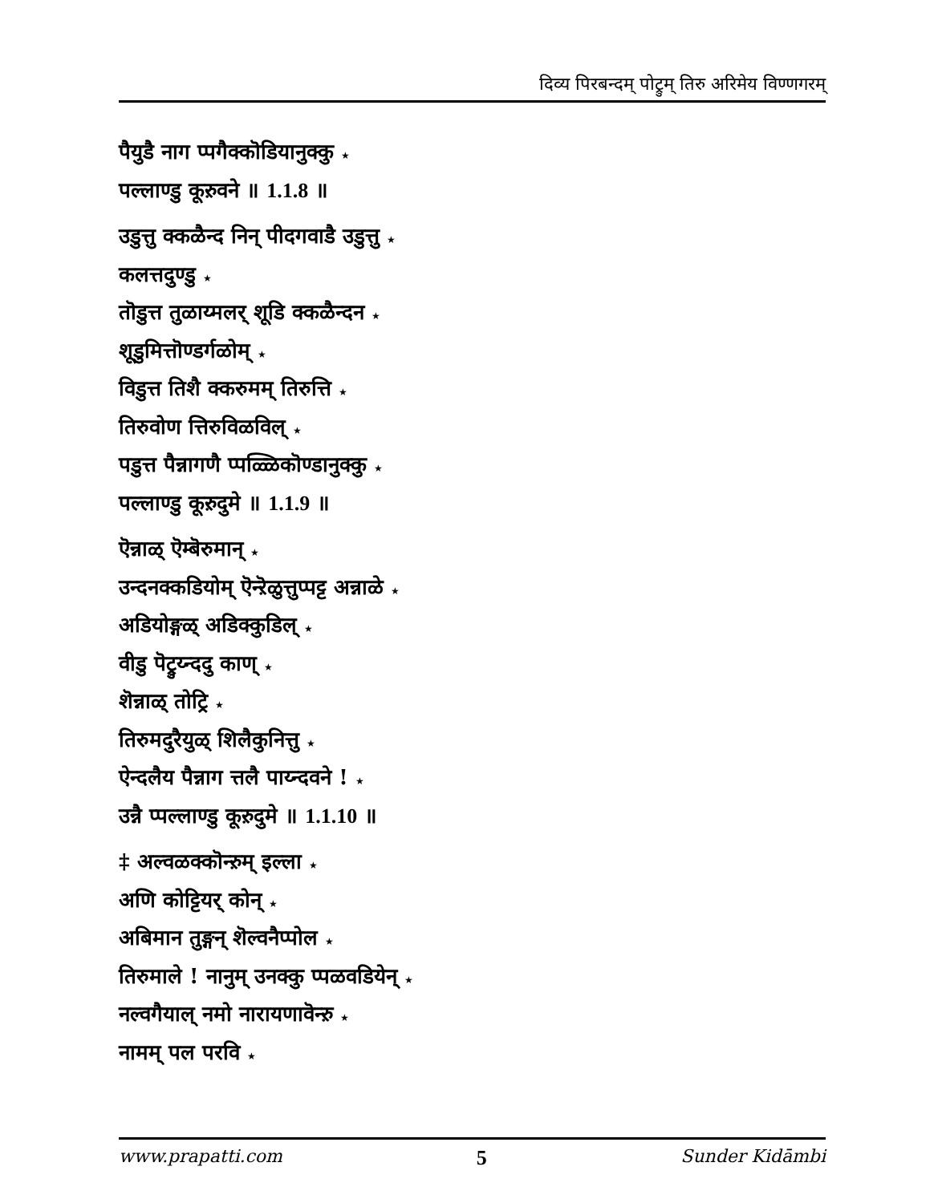दिव्य पिरबन्दम् पोट्रुम् तिरु अरिमेय विण्णगरम्
पैयुडै नाग प्पगैक्कॊडियानुक्कु ★
पल्लाण्डु कूऱुवने ॥ 1.1.8 ॥
उडुत्तु क्कळैन्द निन् पीदगवाडै उडुत्तु ★
कलत्तदुण्डु ★
तॊडुत्त तुळाय्मलर् शूडि क्कळैन्दन ★
शूडुमित्तॊण्डर्गळोम् ★
विडुत्त तिशै क्करुमम् तिरुत्ति ★
तिरुवोण त्तिरुविळविल् ★
पडुत्त पैन्नागणै प्पळ्ळिकॊण्डानुक्कु ★
पल्लाण्डु कूऱुदुमे ॥ 1.1.9 ॥
ऎन्नाळ् ऎम्बॆरुमान् ★
उन्दनक्कडियोम् ऎन्ऱॆळुत्तुप्पट्ट अन्नाळे ★
अडियोङ्गळ् अडिक्कुडिल् ★
वीडु पॆट्रुय्न्ददु काण् ★
शॆन्नाळ् तोट्रि ★
तिरुमदुरैयुळ् शिलैकुनित्तु ★
ऐन्दलैय पैन्नाग त्तलै पाय्न्दवने ! ★
उन्नै प्पल्लाण्डु कूऱुदुमे ॥ 1.1.10 ॥
‡ अल्वळक्कॊन्ऱुम् इल्ला ★
अणि कोट्टियर् कोन् ★
अबिमान तुङ्गन् शॆल्वनैप्पोल ★
तिरुमाले ! नानुम् उनक्कु प्पळवडियेन् ★
नल्वगैयाल् नमो नारायणावॆन्ऱु ★
नामम् पल परवि ★
www.prapatti.com 5 Sunder Kidāmbi